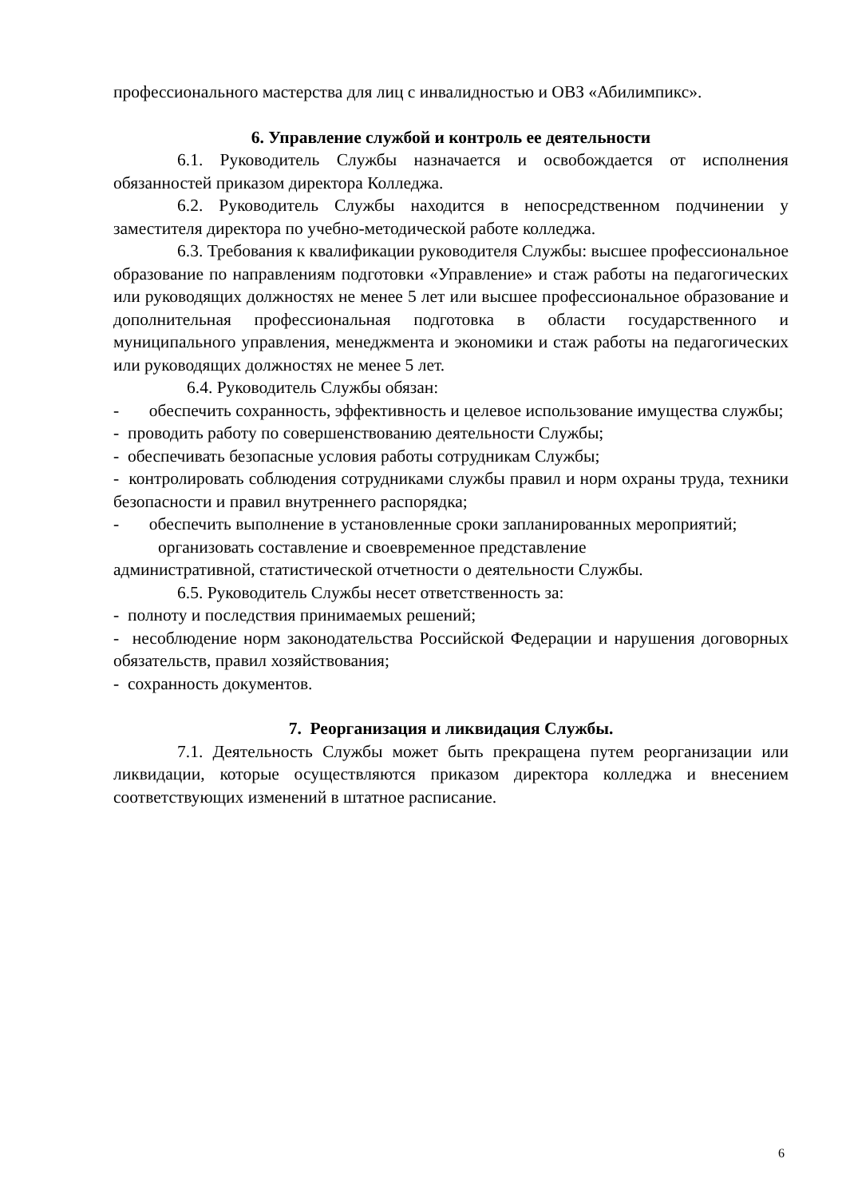профессионального мастерства для лиц с инвалидностью и ОВЗ «Абилимпикс».
6. Управление службой и контроль ее деятельности
6.1. Руководитель Службы назначается и освобождается от исполнения обязанностей приказом директора Колледжа.
6.2. Руководитель Службы находится в непосредственном подчинении у заместителя директора по учебно-методической работе колледжа.
6.3. Требования к квалификации руководителя Службы: высшее профессиональное образование по направлениям подготовки «Управление» и стаж работы на педагогических или руководящих должностях не менее 5 лет или высшее профессиональное образование и дополнительная профессиональная подготовка в области государственного и муниципального управления, менеджмента и экономики и стаж работы на педагогических или руководящих должностях не менее 5 лет.
6.4. Руководитель Службы обязан:
- обеспечить сохранность, эффективность и целевое использование имущества службы;
- проводить работу по совершенствованию деятельности Службы;
- обеспечивать безопасные условия работы сотрудникам Службы;
- контролировать соблюдения сотрудниками службы правил и норм охраны труда, техники безопасности и правил внутреннего распорядка;
- обеспечить выполнение в установленные сроки запланированных мероприятий;
организовать составление и своевременное представление
административной, статистической отчетности о деятельности Службы.
6.5. Руководитель Службы несет ответственность за:
- полноту и последствия принимаемых решений;
- несоблюдение норм законодательства Российской Федерации и нарушения договорных обязательств, правил хозяйствования;
- сохранность документов.
7. Реорганизация и ликвидация Службы.
7.1. Деятельность Службы может быть прекращена путем реорганизации или ликвидации, которые осуществляются приказом директора колледжа и внесением соответствующих изменений в штатное расписание.
6